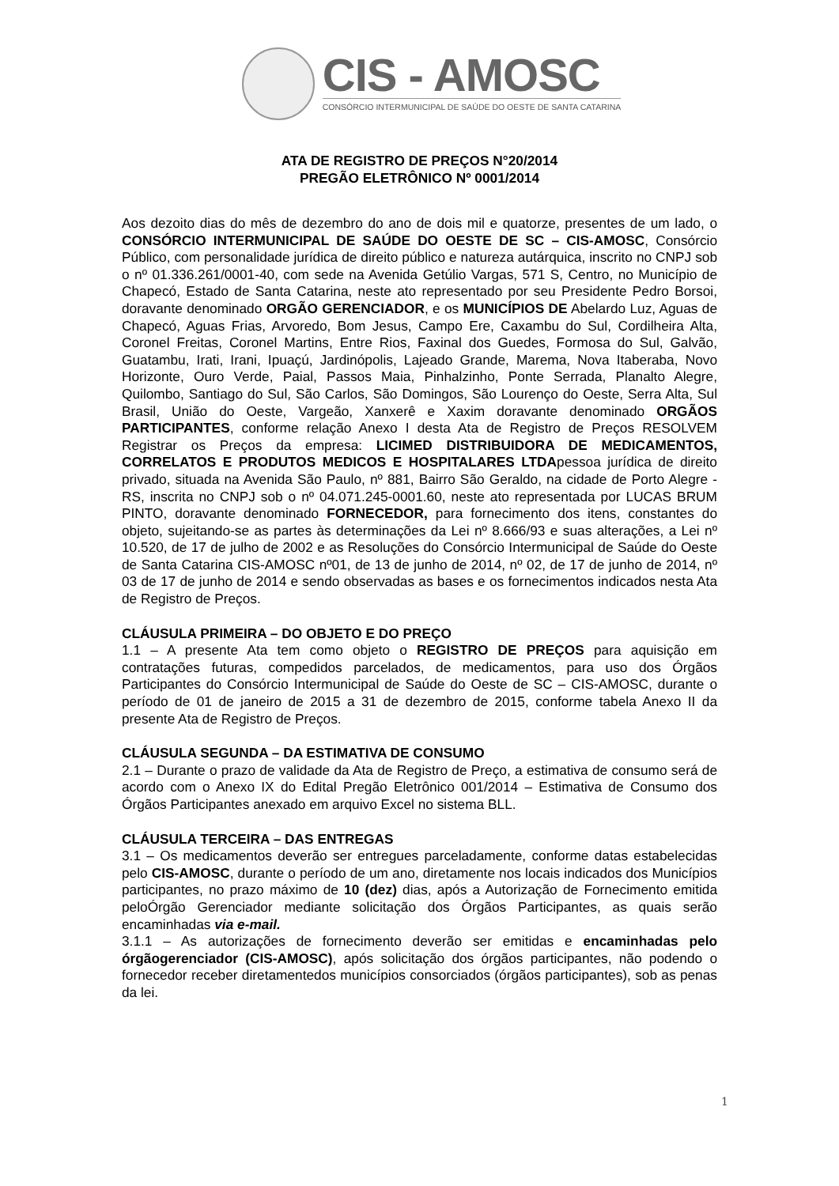CIS - AMOSC
CONSÓRCIO INTERMUNICIPAL DE SAÚDE DO OESTE DE SANTA CATARINA
ATA DE REGISTRO DE PREÇOS N°20/2014
PREGÃO ELETRÔNICO Nº 0001/2014
Aos dezoito dias do mês de dezembro do ano de dois mil e quatorze, presentes de um lado, o CONSÓRCIO INTERMUNICIPAL DE SAÚDE DO OESTE DE SC – CIS-AMOSC, Consórcio Público, com personalidade jurídica de direito público e natureza autárquica, inscrito no CNPJ sob o nº 01.336.261/0001-40, com sede na Avenida Getúlio Vargas, 571 S, Centro, no Município de Chapecó, Estado de Santa Catarina, neste ato representado por seu Presidente Pedro Borsoi, doravante denominado ORGÃO GERENCIADOR, e os MUNICÍPIOS DE Abelardo Luz, Aguas de Chapecó, Aguas Frias, Arvoredo, Bom Jesus, Campo Ere, Caxambu do Sul, Cordilheira Alta, Coronel Freitas, Coronel Martins, Entre Rios, Faxinal dos Guedes, Formosa do Sul, Galvão, Guatambu, Irati, Irani, Ipuaçú, Jardinópolis, Lajeado Grande, Marema, Nova Itaberaba, Novo Horizonte, Ouro Verde, Paial, Passos Maia, Pinhalzinho, Ponte Serrada, Planalto Alegre, Quilombo, Santiago do Sul, São Carlos, São Domingos, São Lourenço do Oeste, Serra Alta, Sul Brasil, União do Oeste, Vargeão, Xanxerê e Xaxim doravante denominado ORGÃOS PARTICIPANTES, conforme relação Anexo I desta Ata de Registro de Preços RESOLVEM Registrar os Preços da empresa: LICIMED DISTRIBUIDORA DE MEDICAMENTOS, CORRELATOS E PRODUTOS MEDICOS E HOSPITALARES LTDApessoa jurídica de direito privado, situada na Avenida São Paulo, nº 881, Bairro São Geraldo, na cidade de Porto Alegre - RS, inscrita no CNPJ sob o nº 04.071.245-0001.60, neste ato representada por LUCAS BRUM PINTO, doravante denominado FORNECEDOR, para fornecimento dos itens, constantes do objeto, sujeitando-se as partes às determinações da Lei nº 8.666/93 e suas alterações, a Lei nº 10.520, de 17 de julho de 2002 e as Resoluções do Consórcio Intermunicipal de Saúde do Oeste de Santa Catarina CIS-AMOSC nº01, de 13 de junho de 2014, nº 02, de 17 de junho de 2014, nº 03 de 17 de junho de 2014 e sendo observadas as bases e os fornecimentos indicados nesta Ata de Registro de Preços.
CLÁUSULA PRIMEIRA – DO OBJETO E DO PREÇO
1.1 – A presente Ata tem como objeto o REGISTRO DE PREÇOS para aquisição em contratações futuras, compedidos parcelados, de medicamentos, para uso dos Órgãos Participantes do Consórcio Intermunicipal de Saúde do Oeste de SC – CIS-AMOSC, durante o período de 01 de janeiro de 2015 a 31 de dezembro de 2015, conforme tabela Anexo II da presente Ata de Registro de Preços.
CLÁUSULA SEGUNDA – DA ESTIMATIVA DE CONSUMO
2.1 – Durante o prazo de validade da Ata de Registro de Preço, a estimativa de consumo será de acordo com o Anexo IX do Edital Pregão Eletrônico 001/2014 – Estimativa de Consumo dos Órgãos Participantes anexado em arquivo Excel no sistema BLL.
CLÁUSULA TERCEIRA – DAS ENTREGAS
3.1 – Os medicamentos deverão ser entregues parceladamente, conforme datas estabelecidas pelo CIS-AMOSC, durante o período de um ano, diretamente nos locais indicados dos Municípios participantes, no prazo máximo de 10 (dez) dias, após a Autorização de Fornecimento emitida peloÓrgão Gerenciador mediante solicitação dos Órgãos Participantes, as quais serão encaminhadas via e-mail.
3.1.1 – As autorizações de fornecimento deverão ser emitidas e encaminhadas pelo órgãogerenciador (CIS-AMOSC), após solicitação dos órgãos participantes, não podendo o fornecedor receber diretamentedos municípios consorciados (órgãos participantes), sob as penas da lei.
1